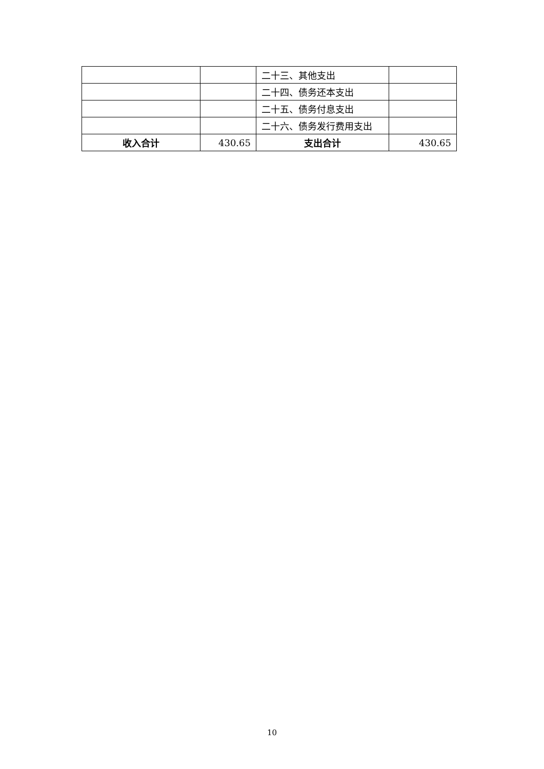| | | 二十三、其他支出 | |
| | | 二十四、债务还本支出 | |
| | | 二十五、债务付息支出 | |
| | | 二十六、债务发行费用支出 | |
| 收入合计 | 430.65 | 支出合计 | 430.65 |
10